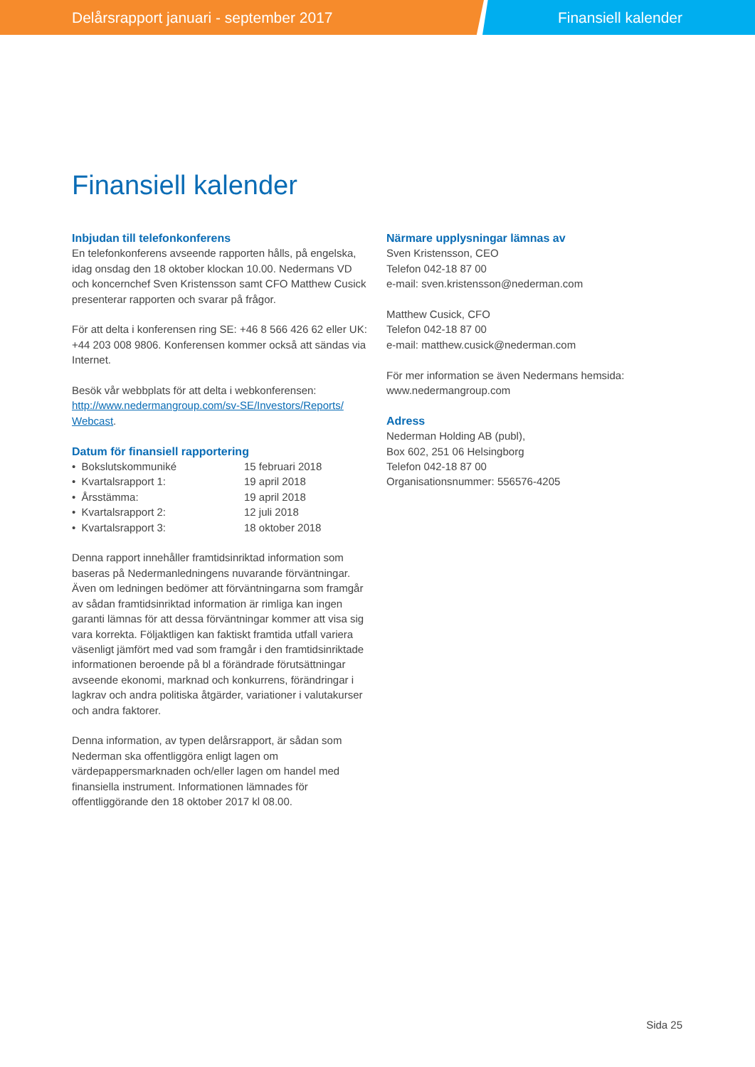Delårsrapport januari - september 2017 Finansiell kalender
Finansiell kalender
Inbjudan till telefonkonferens
En telefonkonferens avseende rapporten hålls, på engelska, idag onsdag den 18 oktober klockan 10.00. Nedermans VD och koncernchef Sven Kristensson samt CFO Matthew Cusick presenterar rapporten och svarar på frågor.
För att delta i konferensen ring SE: +46 8 566 426 62 eller UK: +44 203 008 9806. Konferensen kommer också att sändas via Internet.
Besök vår webbplats för att delta i webkonferensen: http://www.nedermangroup.com/sv-SE/Investors/Reports/ Webcast.
Datum för finansiell rapportering
| • Bokslutskommuniké | 15 februari 2018 |
| • Kvartalsrapport 1: | 19 april 2018 |
| • Årsstämma: | 19 april 2018 |
| • Kvartalsrapport 2: | 12 juli 2018 |
| • Kvartalsrapport 3: | 18 oktober 2018 |
Denna rapport innehåller framtidsinriktad information som baseras på Nedermanledningens nuvarande förväntningar. Även om ledningen bedömer att förväntningarna som framgår av sådan framtidsinriktad information är rimliga kan ingen garanti lämnas för att dessa förväntningar kommer att visa sig vara korrekta. Följaktligen kan faktiskt framtida utfall variera väsenligt jämfört med vad som framgår i den framtidsinriktade informationen beroende på bl a förändrade förutsättningar avseende ekonomi, marknad och konkurrens, förändringar i lagkrav och andra politiska åtgärder, variationer i valutakurser och andra faktorer.
Denna information, av typen delårsrapport, är sådan som Nederman ska offentliggöra enligt lagen om värdepappersmarknaden och/eller lagen om handel med finansiella instrument. Informationen lämnades för offentliggörande den 18 oktober 2017 kl 08.00.
Närmare upplysningar lämnas av
Sven Kristensson, CEO
Telefon 042-18 87 00
e-mail: sven.kristensson@nederman.com
Matthew Cusick, CFO
Telefon 042-18 87 00
e-mail: matthew.cusick@nederman.com
För mer information se även Nedermans hemsida:
www.nedermangroup.com
Adress
Nederman Holding AB (publ),
Box 602, 251 06 Helsingborg
Telefon 042-18 87 00
Organisationsnummer: 556576-4205
Sida 25